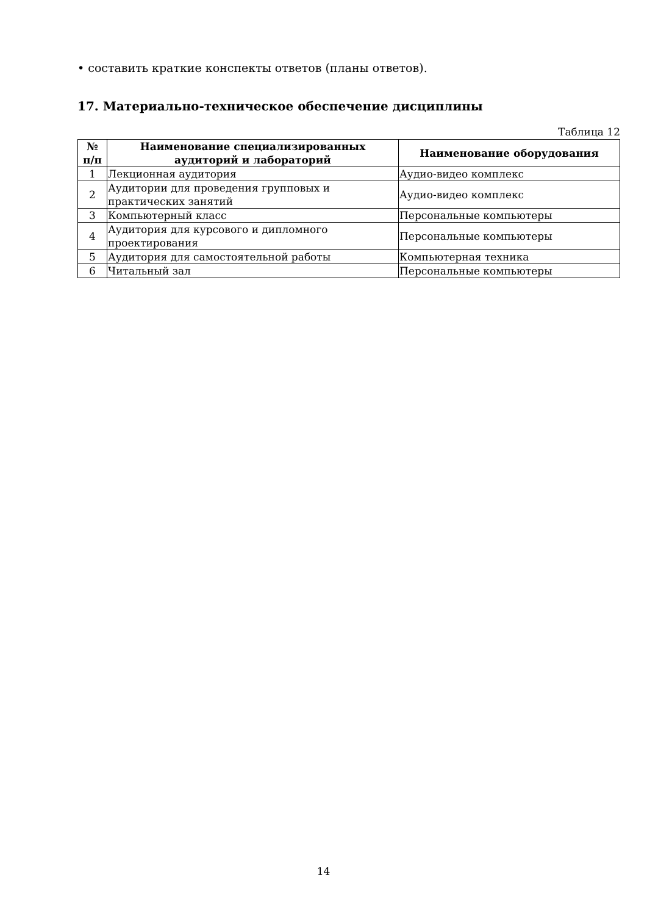• составить краткие конспекты ответов (планы ответов).
17. Материально-техническое обеспечение дисциплины
Таблица 12
| № п/п | Наименование специализированных аудиторий и лабораторий | Наименование оборудования |
| --- | --- | --- |
| 1 | Лекционная аудитория | Аудио-видео комплекс |
| 2 | Аудитории для проведения групповых и практических занятий | Аудио-видео комплекс |
| 3 | Компьютерный класс | Персональные компьютеры |
| 4 | Аудитория для курсового и дипломного проектирования | Персональные компьютеры |
| 5 | Аудитория для самостоятельной работы | Компьютерная техника |
| 6 | Читальный зал | Персональные компьютеры |
14